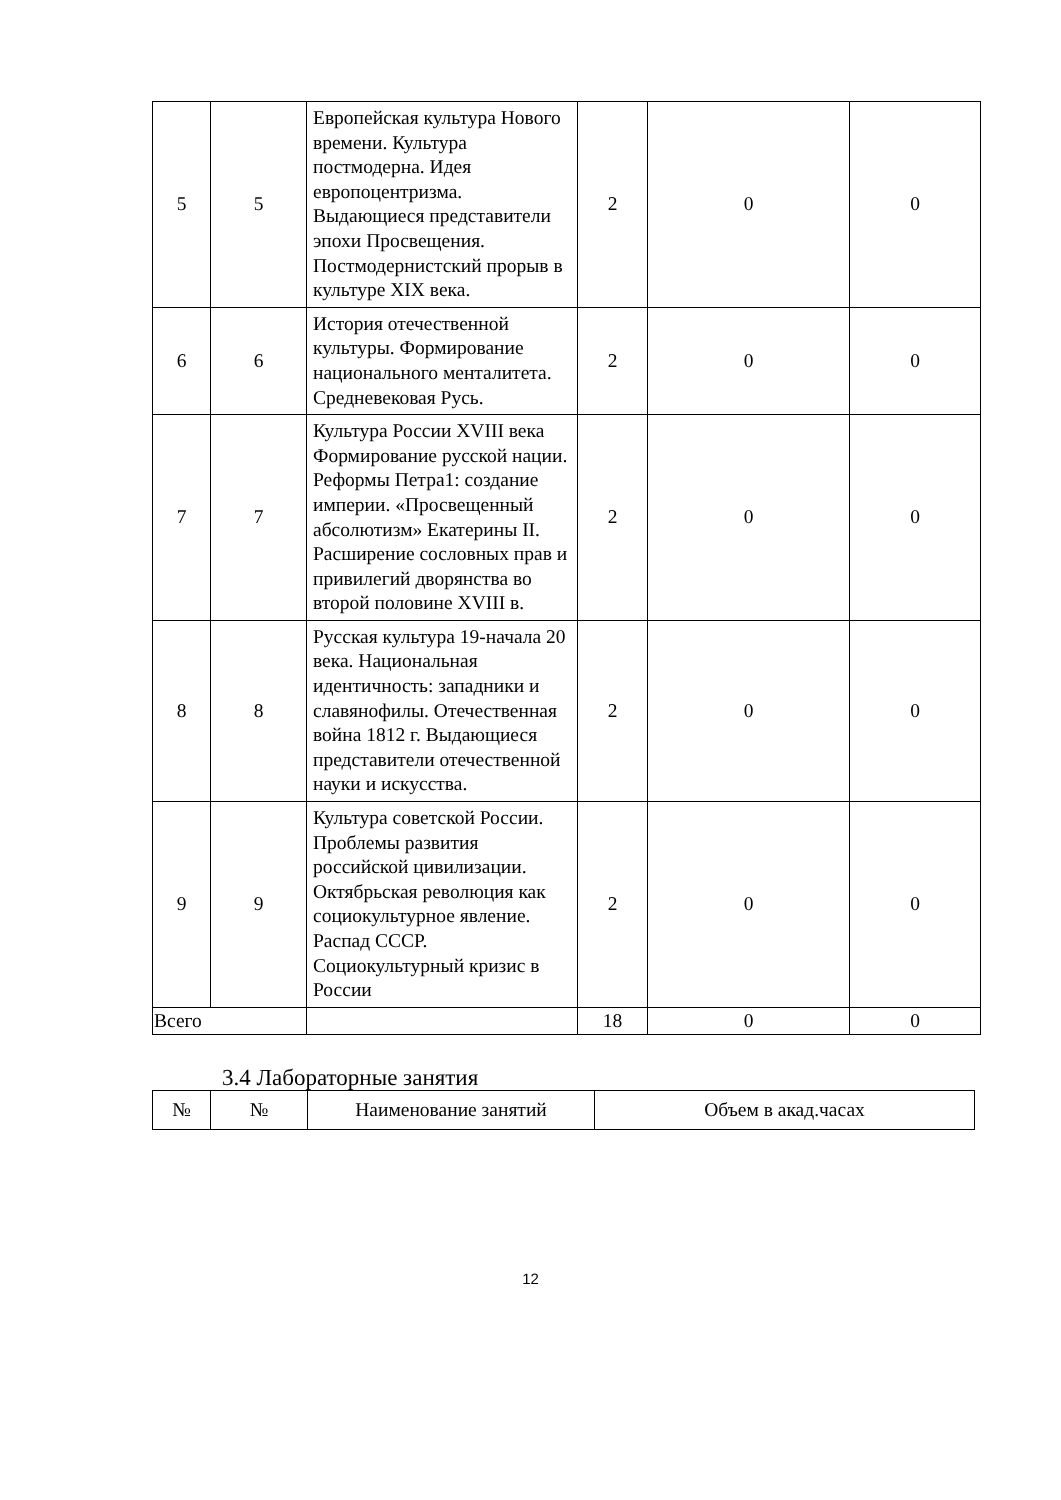| 5 | 5 | Европейская культура Нового времени. Культура постмодерна. Идея европоцентризма. Выдающиеся представители эпохи Просвещения. Постмодернистский прорыв в культуре XIX века. | 2 | 0 | 0 |
| 6 | 6 | История отечественной культуры. Формирование национального менталитета. Средневековая Русь. | 2 | 0 | 0 |
| 7 | 7 | Культура России XVIII века Формирование русской нации. Реформы Петра1: создание империи. «Просвещенный абсолютизм» Екатерины II. Расширение сословных прав и привилегий дворянства во второй половине XVIII в. | 2 | 0 | 0 |
| 8 | 8 | Русская культура 19-начала 20 века. Национальная идентичность: западники и славянофилы. Отечественная война 1812 г. Выдающиеся представители отечественной науки и искусства. | 2 | 0 | 0 |
| 9 | 9 | Культура советской России. Проблемы развития российской цивилизации. Октябрьская революция как социокультурное явление. Распад СССР. Социокультурный кризис в России | 2 | 0 | 0 |
| Всего | | | 18 | 0 | 0 |
3.4 Лабораторные занятия
| № | № | Наименование занятий | Объем в акад.часах |
12